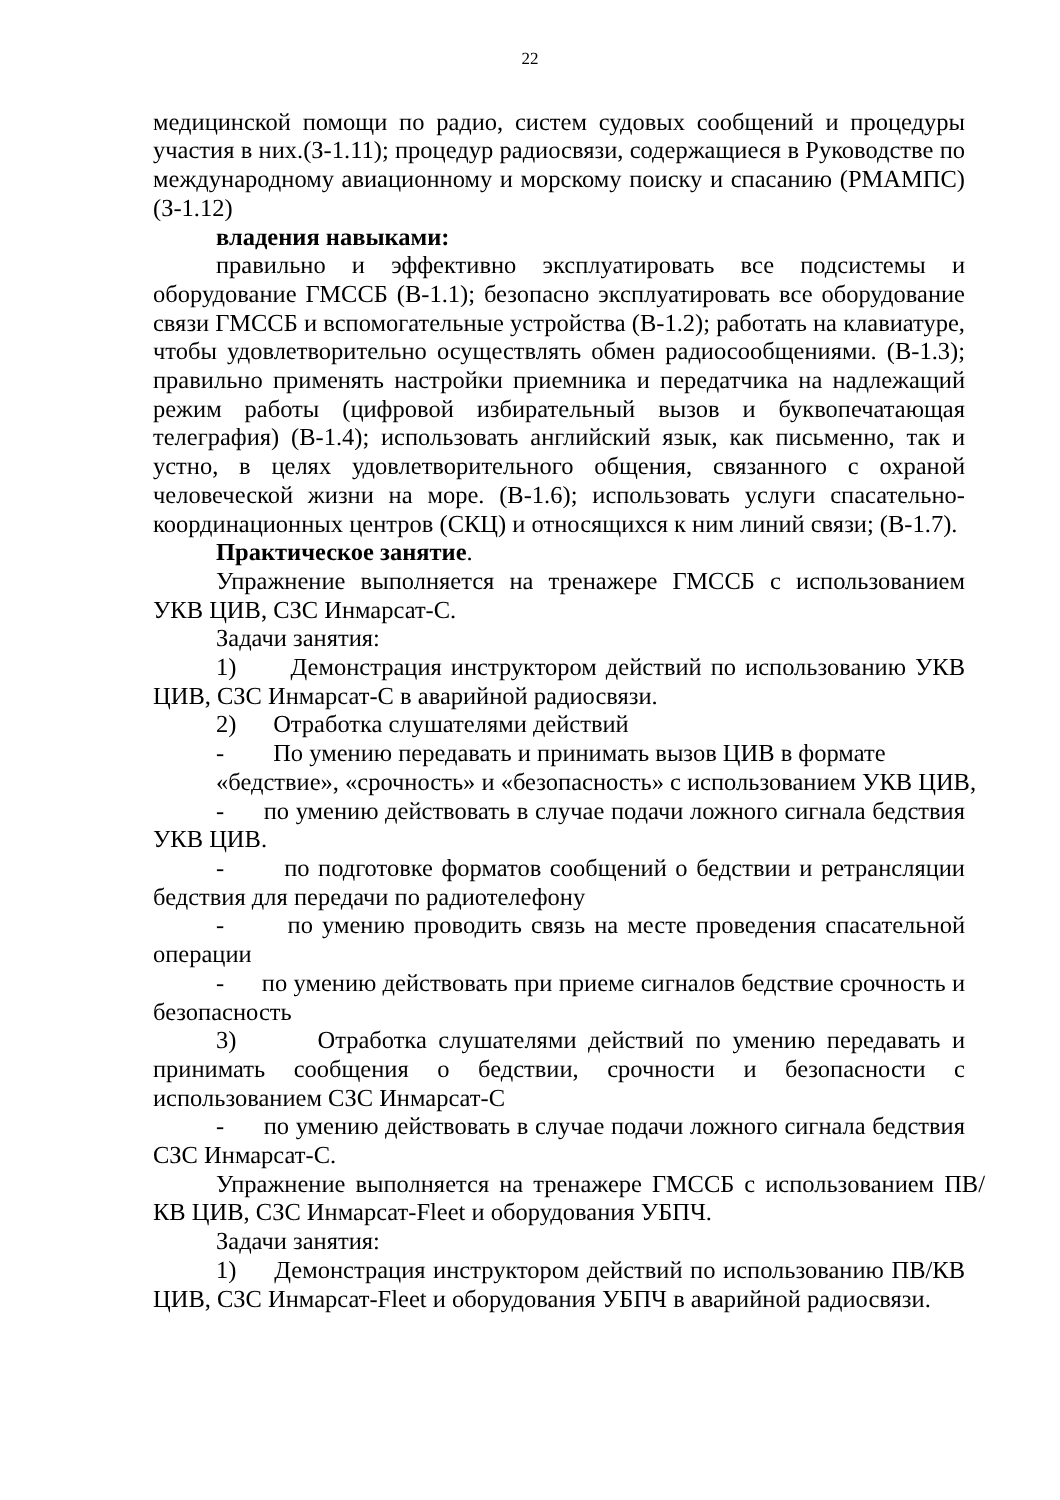22
медицинской помощи по радио, систем судовых сообщений и процедуры участия в них.(З-1.11); процедур радиосвязи, содержащиеся в Руководстве по международному авиационному и морскому поиску и спасанию (РМАМПС) (З-1.12)
владения навыками:
правильно и эффективно эксплуатировать все подсистемы и оборудование ГМССБ (В-1.1); безопасно эксплуатировать все оборудование связи ГМССБ и вспомогательные устройства (В-1.2); работать на клавиатуре, чтобы удовлетворительно осуществлять обмен радиосообщениями. (В-1.3); правильно применять настройки приемника и передатчика на надлежащий режим работы (цифровой избирательный вызов и буквопечатающая телеграфия) (В-1.4); использовать английский язык, как письменно, так и устно, в целях удовлетворительного общения, связанного с охраной человеческой жизни на море. (В-1.6); использовать услуги спасательно- координационных центров (СКЦ) и относящихся к ним линий связи; (В-1.7).
Практическое занятие.
Упражнение выполняется на тренажере ГМССБ с использованием УКВ ЦИВ, СЗС Инмарсат-С.
Задачи занятия:
1) Демонстрация инструктором действий по использованию УКВ ЦИВ, СЗС Инмарсат-С в аварийной радиосвязи.
2) Отработка слушателями действий
- По умению передавать и принимать вызов ЦИВ в формате
«бедствие», «срочность» и «безопасность» с использованием УКВ ЦИВ,
- по умению действовать в случае подачи ложного сигнала бедствия УКВ ЦИВ.
- по подготовке форматов сообщений о бедствии и ретрансляции бедствия для передачи по радиотелефону
- по умению проводить связь на месте проведения спасательной операции
- по умению действовать при приеме сигналов бедствие срочность и безопасность
3) Отработка слушателями действий по умению передавать и принимать сообщения о бедствии, срочности и безопасности с использованием СЗС Инмарсат-С
- по умению действовать в случае подачи ложного сигнала бедствия СЗС Инмарсат-С.
Упражнение выполняется на тренажере ГМССБ с использованием ПВ/КВ ЦИВ, СЗС Инмарсат-Fleet и оборудования УБПЧ.
Задачи занятия:
1) Демонстрация инструктором действий по использованию ПВ/КВ ЦИВ, СЗС Инмарсат-Fleet и оборудования УБПЧ в аварийной радиосвязи.